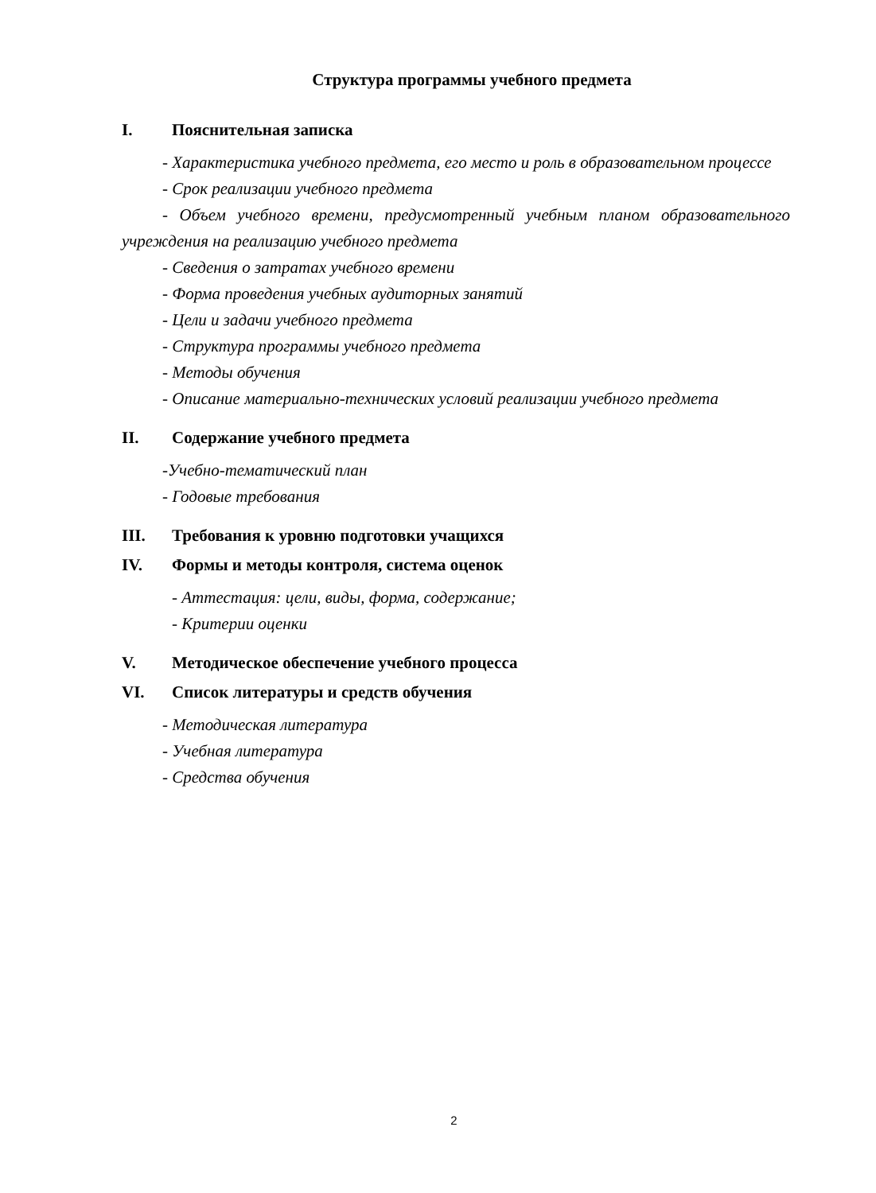Структура программы учебного предмета
I. Пояснительная записка
- Характеристика учебного предмета, его место и роль в образовательном процессе
- Срок реализации учебного предмета
- Объем учебного времени, предусмотренный учебным планом образовательного учреждения на реализацию учебного предмета
- Сведения о затратах учебного времени
- Форма проведения учебных аудиторных занятий
- Цели и задачи учебного предмета
- Структура программы учебного предмета
- Методы обучения
- Описание материально-технических условий реализации учебного предмета
II. Содержание учебного предмета
-Учебно-тематический план
- Годовые требования
III. Требования к уровню подготовки учащихся
IV. Формы и методы контроля, система оценок
- Аттестация: цели, виды, форма, содержание;
- Критерии оценки
V. Методическое обеспечение учебного процесса
VI. Список литературы и средств обучения
- Методическая литература
- Учебная литература
- Средства обучения
2